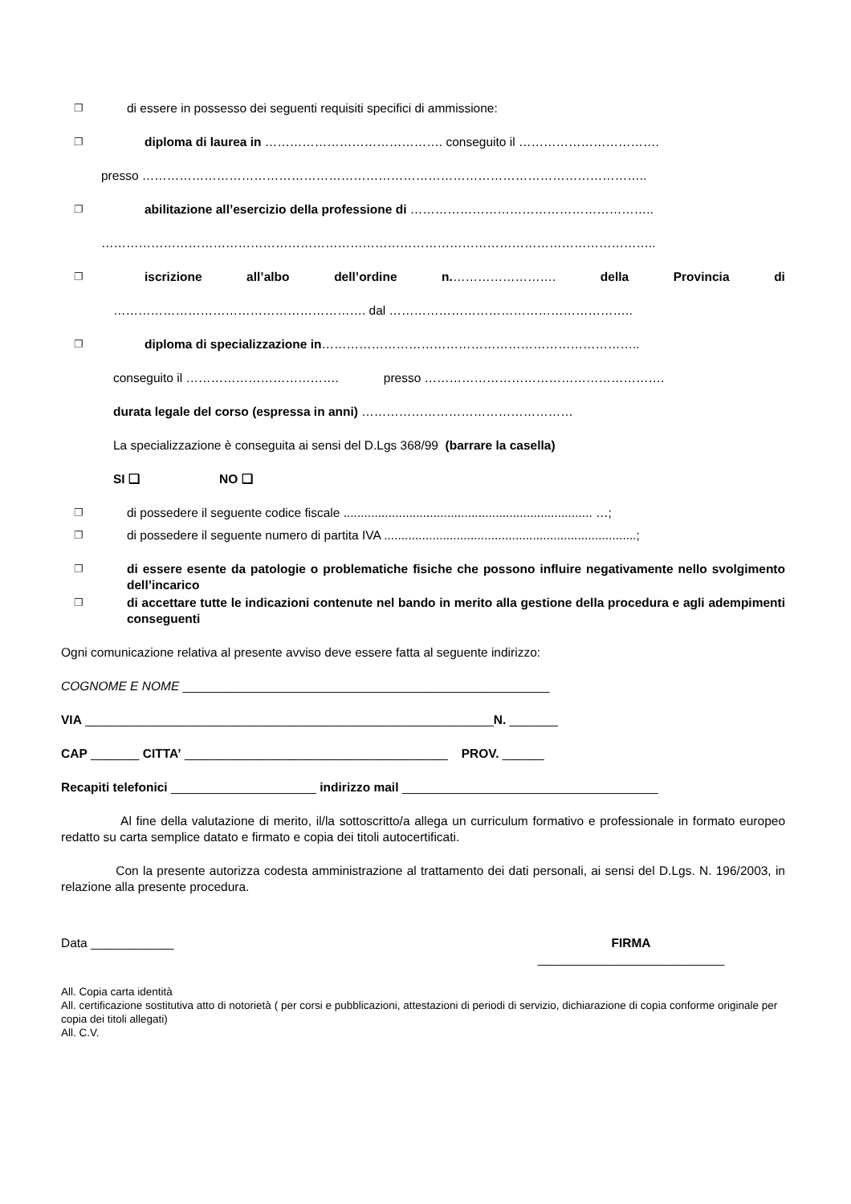❐ di essere in possesso dei seguenti requisiti specifici di ammissione:
❐ diploma di laurea in ……………………………………. conseguito il …………………………….
presso …………………………………………………………………………………………………………..
❐ abilitazione all’esercizio della professione di …………………………………………………..
……………………………………………………………………………………………………………………..
❐ iscrizione all’albo dell’ordine n.……………………. della Provincia di
……………………………………………………. dal …………………………………………………..
❐ diploma di specializzazione in…………………………………………………………………..
conseguito il ………………………………. presso ………………………………………………….
durata legale del corso (espressa in anni) ……………………………………………
La specializzazione è conseguita ai sensi del D.Lgs 368/99 (barrare la casella)
SI ❑ NO ❑
❐ di possedere il seguente codice fiscale ........................................................................ …;
❐ di possedere il seguente numero di partita IVA .........................................................................;
❐ di essere esente da patologie o problematiche fisiche che possono influire negativamente nello svolgimento dell’incarico
❐ di accettare tutte le indicazioni contenute nel bando in merito alla gestione della procedura e agli adempimenti conseguenti
Ogni comunicazione relativa al presente avviso deve essere fatta al seguente indirizzo:
COGNOME E NOME _____________________________________________________
VIA ___________________________________________________________N. _______
CAP _______ CITTA’ ______________________________________ PROV. ______
Recapiti telefonici _____________________ indirizzo mail _____________________________________
Al fine della valutazione di merito, il/la sottoscritto/a allega un curriculum formativo e professionale in formato europeo redatto su carta semplice datato e firmato e copia dei titoli autocertificati.
Con la presente autorizza codesta amministrazione al trattamento dei dati personali, ai sensi del D.Lgs. N. 196/2003, in relazione alla presente procedura.
Data ____________ FIRMA
___________________________
All. Copia carta identità
All. certificazione sostitutiva atto di notorietà ( per corsi e pubblicazioni, attestazioni di periodi di servizio, dichiarazione di copia conforme originale per copia dei titoli allegati)
All. C.V.